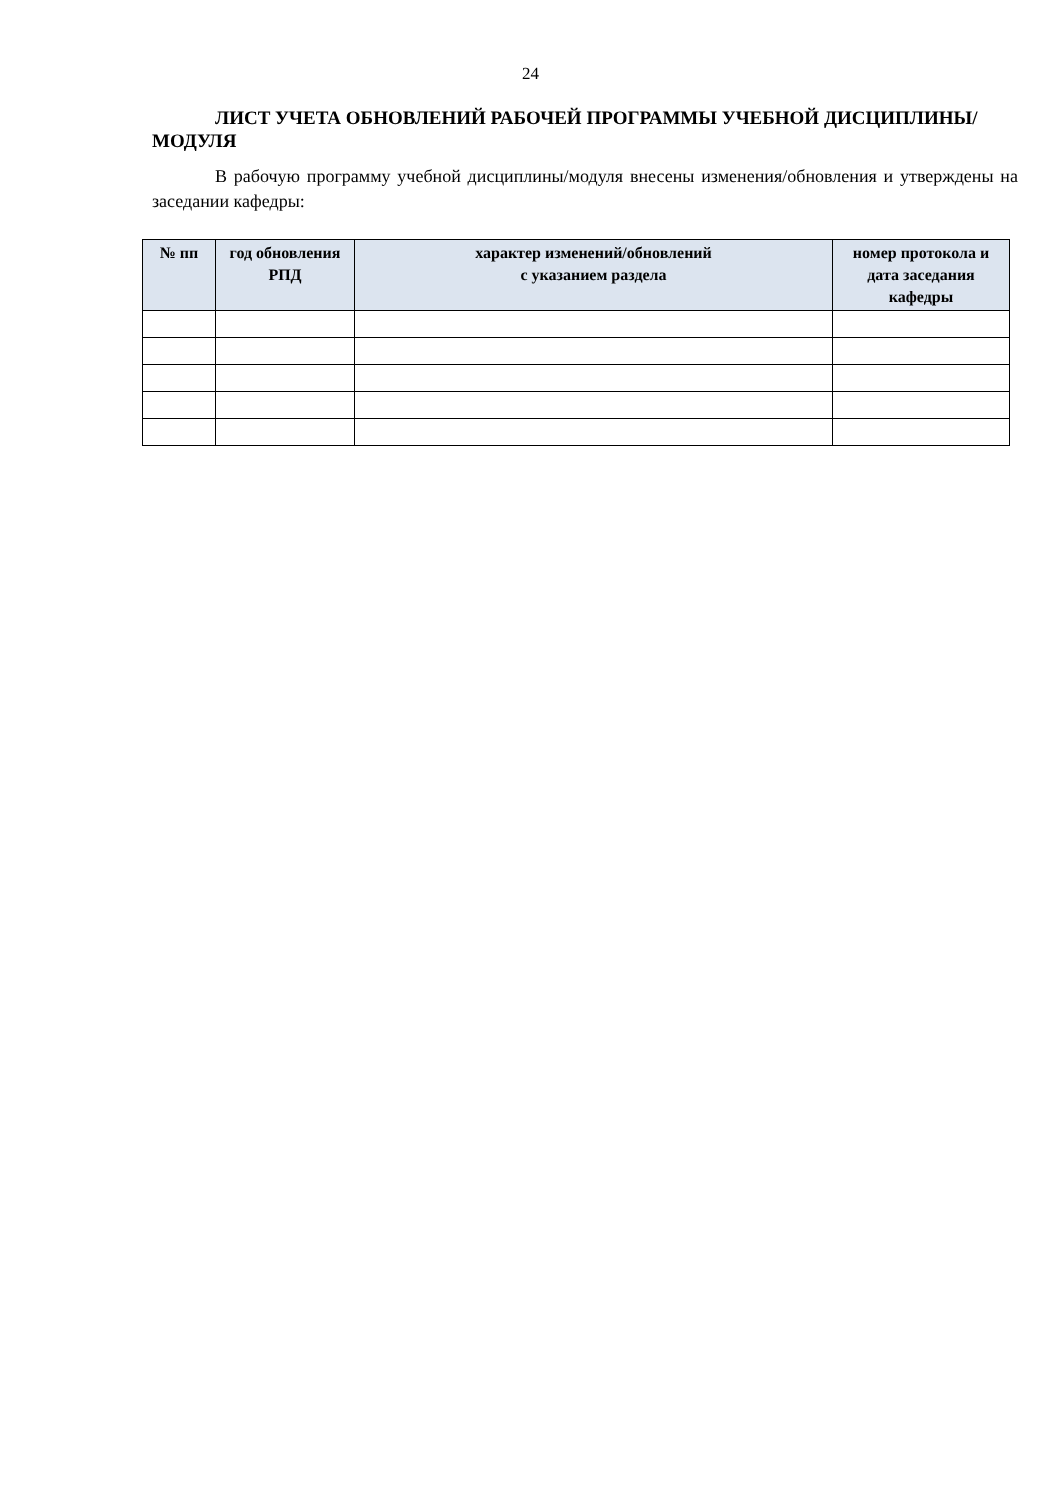24
ЛИСТ УЧЕТА ОБНОВЛЕНИЙ РАБОЧЕЙ ПРОГРАММЫ УЧЕБНОЙ ДИСЦИПЛИНЫ/МОДУЛЯ
В рабочую программу учебной дисциплины/модуля внесены изменения/обновления и утверждены на заседании кафедры:
| № пп | год обновления РПД | характер изменений/обновлений с указанием раздела | номер протокола и дата заседания кафедры |
| --- | --- | --- | --- |